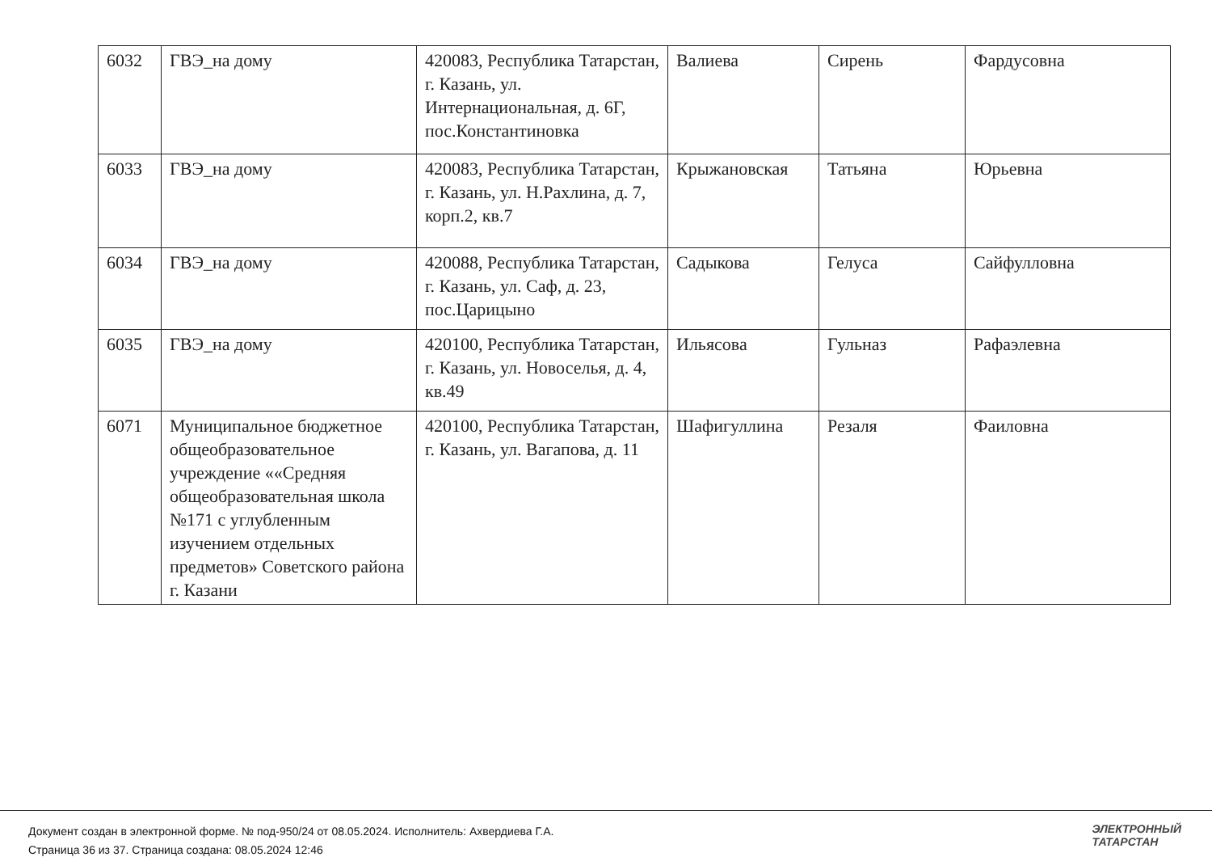| 6032 | ГВЭ_на дому | 420083, Республика Татарстан, г. Казань, ул. Интернациональная, д. 6Г, пос.Константиновка | Валиева | Сирень | Фардусовна |
| 6033 | ГВЭ_на дому | 420083, Республика Татарстан, г. Казань, ул. Н.Рахлина, д. 7, корп.2, кв.7 | Крыжановская | Татьяна | Юрьевна |
| 6034 | ГВЭ_на дому | 420088, Республика Татарстан, г. Казань, ул. Саф, д. 23, пос.Царицыно | Садыкова | Гелуса | Сайфулловна |
| 6035 | ГВЭ_на дому | 420100, Республика Татарстан, г. Казань, ул. Новоселья, д. 4, кв.49 | Ильясова | Гульназ | Рафаэлевна |
| 6071 | Муниципальное бюджетное общеобразовательное учреждение ««Средняя общеобразовательная школа №171 с углубленным изучением отдельных предметов» Советского района г. Казани | 420100, Республика Татарстан, г. Казань, ул. Вагапова, д. 11 | Шафигуллина | Резаля | Фаиловна |
Документ создан в электронной форме. № под-950/24 от 08.05.2024. Исполнитель: Ахвердиева Г.А.
Страница 36 из 37. Страница создана: 08.05.2024 12:46
ЭЛЕКТРОННЫЙ
ТАТАРСТАН